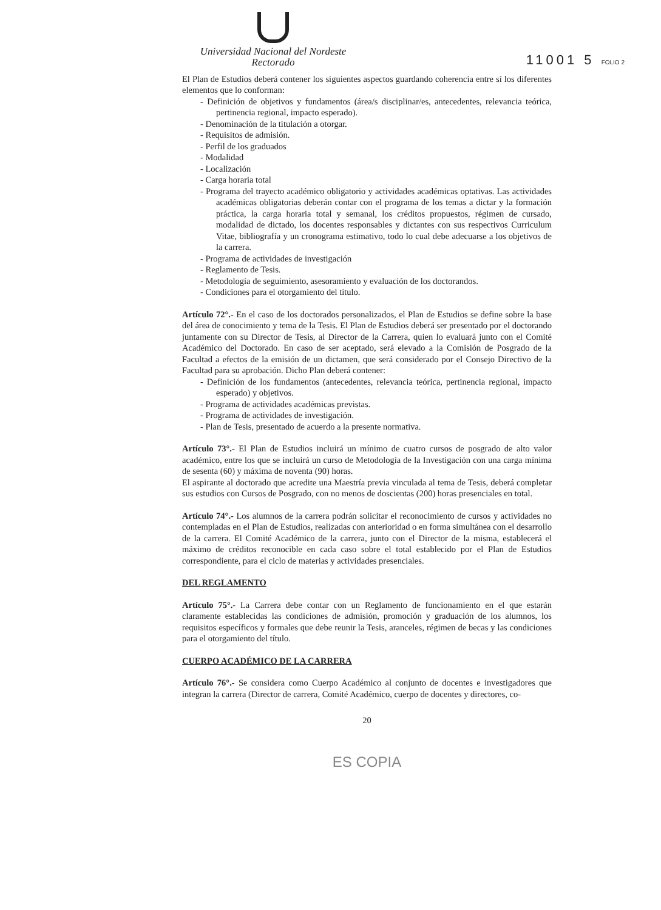Universidad Nacional del Nordeste
Rectorado
11001 5 FOLIO 2
El Plan de Estudios deberá contener los siguientes aspectos guardando coherencia entre sí los diferentes elementos que lo conforman:
- Definición de objetivos y fundamentos (área/s disciplinar/es, antecedentes, relevancia teórica, pertinencia regional, impacto esperado).
- Denominación de la titulación a otorgar.
- Requisitos de admisión.
- Perfil de los graduados
- Modalidad
- Localización
- Carga horaria total
- Programa del trayecto académico obligatorio y actividades académicas optativas. Las actividades académicas obligatorias deberán contar con el programa de los temas a dictar y la formación práctica, la carga horaria total y semanal, los créditos propuestos, régimen de cursado, modalidad de dictado, los docentes responsables y dictantes con sus respectivos Curriculum Vitae, bibliografía y un cronograma estimativo, todo lo cual debe adecuarse a los objetivos de la carrera.
- Programa de actividades de investigación
- Reglamento de Tesis.
- Metodología de seguimiento, asesoramiento y evaluación de los doctorandos.
- Condiciones para el otorgamiento del título.
Artículo 72°.- En el caso de los doctorados personalizados, el Plan de Estudios se define sobre la base del área de conocimiento y tema de la Tesis. El Plan de Estudios deberá ser presentado por el doctorando juntamente con su Director de Tesis, al Director de la Carrera, quien lo evaluará junto con el Comité Académico del Doctorado. En caso de ser aceptado, será elevado a la Comisión de Posgrado de la Facultad a efectos de la emisión de un dictamen, que será considerado por el Consejo Directivo de la Facultad para su aprobación. Dicho Plan deberá contener:
- Definición de los fundamentos (antecedentes, relevancia teórica, pertinencia regional, impacto esperado) y objetivos.
- Programa de actividades académicas previstas.
- Programa de actividades de investigación.
- Plan de Tesis, presentado de acuerdo a la presente normativa.
Artículo 73°.- El Plan de Estudios incluirá un mínimo de cuatro cursos de posgrado de alto valor académico, entre los que se incluirá un curso de Metodología de la Investigación con una carga mínima de sesenta (60) y máxima de noventa (90) horas.
El aspirante al doctorado que acredite una Maestría previa vinculada al tema de Tesis, deberá completar sus estudios con Cursos de Posgrado, con no menos de doscientas (200) horas presenciales en total.
Artículo 74°.- Los alumnos de la carrera podrán solicitar el reconocimiento de cursos y actividades no contempladas en el Plan de Estudios, realizadas con anterioridad o en forma simultánea con el desarrollo de la carrera. El Comité Académico de la carrera, junto con el Director de la misma, establecerá el máximo de créditos reconocible en cada caso sobre el total establecido por el Plan de Estudios correspondiente, para el ciclo de materias y actividades presenciales.
DEL REGLAMENTO
Artículo 75°.- La Carrera debe contar con un Reglamento de funcionamiento en el que estarán claramente establecidas las condiciones de admisión, promoción y graduación de los alumnos, los requisitos específicos y formales que debe reunir la Tesis, aranceles, régimen de becas y las condiciones para el otorgamiento del título.
CUERPO ACADÉMICO DE LA CARRERA
Artículo 76°.- Se considera como Cuerpo Académico al conjunto de docentes e investigadores que integran la carrera (Director de carrera, Comité Académico, cuerpo de docentes y directores, co-
20
ES COPIA